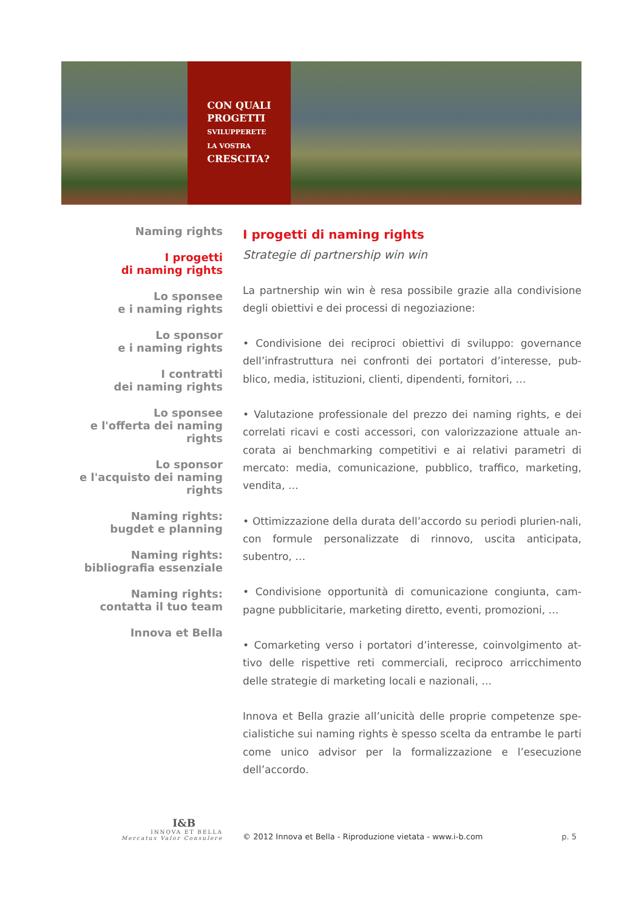CON QUALI
PROGETTI
SVILUPPERETE
LA VOSTRA
CRESCITA?
Naming rights
I progetti
di naming rights
Lo sponsee
e i naming rights
Lo sponsor
e i naming rights
I contratti
dei naming rights
Lo sponsee
e l'offerta dei naming rights
Lo sponsor
e l'acquisto dei naming rights
Naming rights:
bugdet e planning
Naming rights:
bibliografia essenziale
Naming rights:
contatta il tuo team
Innova et Bella
I progetti di naming rights
Strategie di partnership win win
La partnership win win è resa possibile grazie alla condivisione degli obiettivi e dei processi di negoziazione:
• Condivisione dei reciproci obiettivi di sviluppo: governance dell’infrastruttura nei confronti dei portatori d’interesse, pub-blico, media, istituzioni, clienti, dipendenti, fornitori, …
• Valutazione professionale del prezzo dei naming rights, e dei correlati ricavi e costi accessori, con valorizzazione attuale an-corata ai benchmarking competitivi e ai relativi parametri di mercato: media, comunicazione, pubblico, traffico, marketing, vendita, …
• Ottimizzazione della durata dell’accordo su periodi plurien-nali, con formule personalizzate di rinnovo, uscita anticipata, subentro, …
• Condivisione opportunità di comunicazione congiunta, cam-pagne pubblicitarie, marketing diretto, eventi, promozioni, …
• Comarketing verso i portatori d’interesse, coinvolgimento at-tivo delle rispettive reti commerciali, reciproco arricchimento delle strategie di marketing locali e nazionali, …
Innova et Bella grazie all’unicità delle proprie competenze spe-cialistiche sui naming rights è spesso scelta da entrambe le parti come unico advisor per la formalizzazione e l’esecuzione dell’accordo.
I&B
INNOVA ET BELLA
Mercatus Valor Consulere
© 2012 Innova et Bella - Riproduzione vietata - www.i-b.com
p. 5